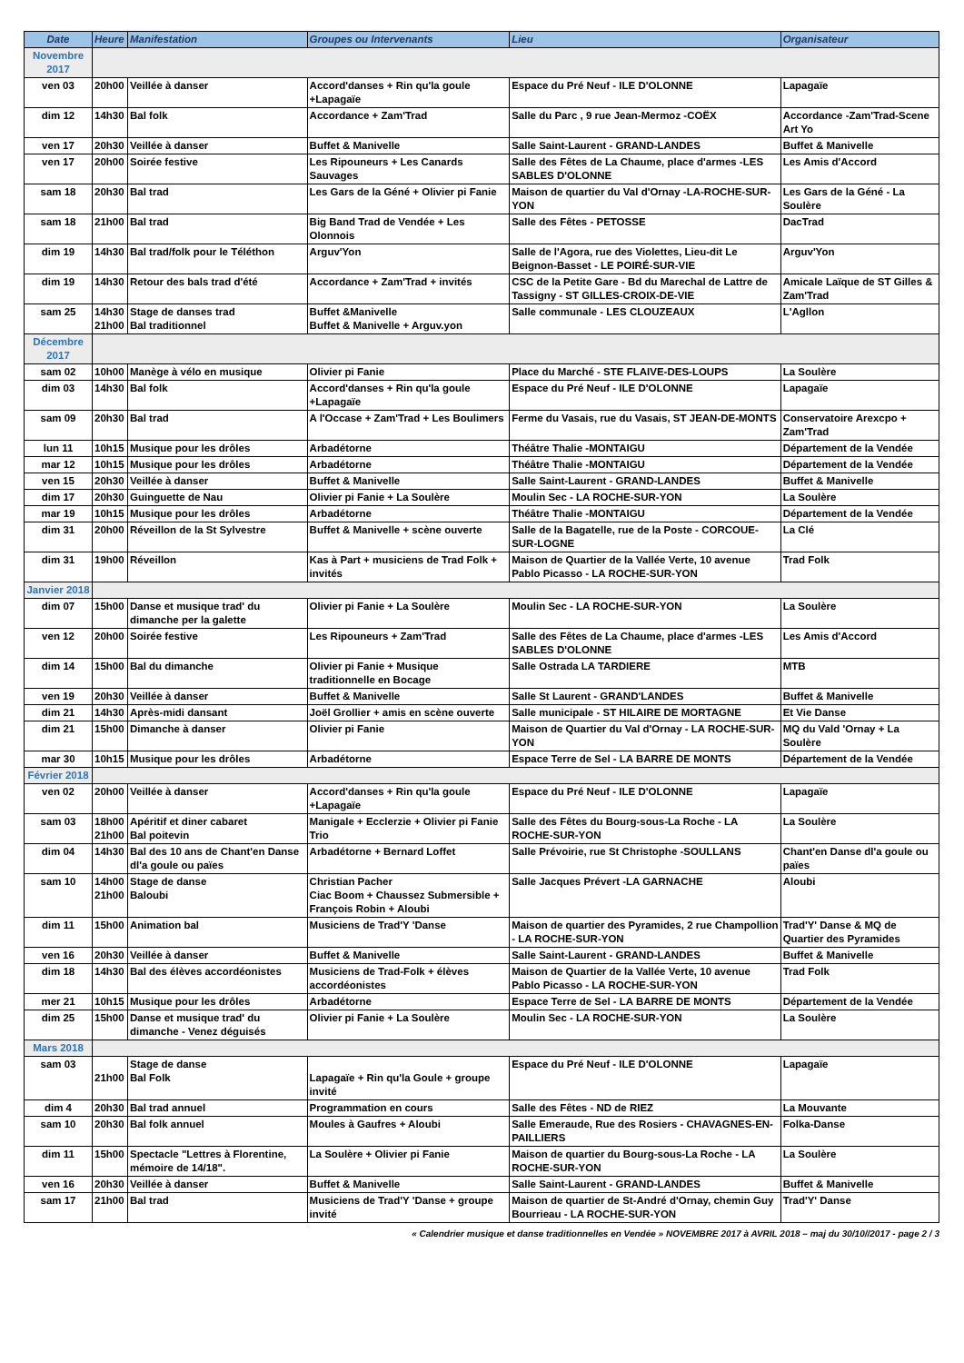| Date | Heure | Manifestation | Groupes ou Intervenants | Lieu | Organisateur |
| --- | --- | --- | --- | --- | --- |
| Novembre 2017 | | | | | |
| ven 03 | 20h00 | Veillée à danser | Accord'danses + Rin qu'la goule +Lapagaïe | Espace du Pré Neuf - ILE D'OLONNE | Lapagaïe |
| dim 12 | 14h30 | Bal folk | Accordance + Zam'Trad | Salle du Parc , 9 rue Jean-Mermoz -COËX | Accordance -Zam'Trad-Scene Art Yo |
| ven 17 | 20h30 | Veillée à danser | Buffet & Manivelle | Salle Saint-Laurent - GRAND-LANDES | Buffet & Manivelle |
| ven 17 | 20h00 | Soirée festive | Les Ripouneurs + Les Canards Sauvages | Salle des Fêtes de La Chaume, place d'armes -LES SABLES D'OLONNE | Les Amis d'Accord |
| sam 18 | 20h30 | Bal trad | Les Gars de la Géné + Olivier pi Fanie | Maison de quartier du Val d'Ornay -LA-ROCHE-SUR-YON | Les Gars de la Géné - La Soulère |
| sam 18 | 21h00 | Bal trad | Big Band Trad de Vendée + Les Olonnois | Salle des Fêtes - PETOSSE | DacTrad |
| dim 19 | 14h30 | Bal trad/folk pour le Téléthon | Arguv'Yon | Salle de l'Agora, rue des Violettes, Lieu-dit Le Beignon-Basset - LE POIRÉ-SUR-VIE | Arguv'Yon |
| dim 19 | 14h30 | Retour des bals trad d'été | Accordance + Zam'Trad + invités | CSC de la Petite Gare - Bd du Marechal de Lattre de Tassigny - ST GILLES-CROIX-DE-VIE | Amicale Laïque de ST Gilles & Zam'Trad |
| sam 25 | 14h30 21h00 | Stage de danses trad Bal traditionnel | Buffet &Manivelle Buffet & Manivelle + Arguv.yon | Salle communale - LES CLOUZEAUX | L'Agllon |
| Décembre 2017 | | | | | |
| sam 02 | 10h00 | Manège à vélo en musique | Olivier pi Fanie | Place du Marché - STE FLAIVE-DES-LOUPS | La Soulère |
| dim 03 | 14h30 | Bal folk | Accord'danses + Rin qu'la goule +Lapagaïe | Espace du Pré Neuf - ILE D'OLONNE | Lapagaïe |
| sam 09 | 20h30 | Bal trad | A l'Occase + Zam'Trad + Les Boulimers | Ferme du Vasais, rue du Vasais, ST JEAN-DE-MONTS | Conservatoire Arexcpo + Zam'Trad |
| lun 11 | 10h15 | Musique pour les drôles | Arbadétorne | Théâtre Thalie -MONTAIGU | Département de la Vendée |
| mar 12 | 10h15 | Musique pour les drôles | Arbadétorne | Théâtre Thalie -MONTAIGU | Département de la Vendée |
| ven 15 | 20h30 | Veillée à danser | Buffet & Manivelle | Salle Saint-Laurent - GRAND-LANDES | Buffet & Manivelle |
| dim 17 | 20h30 | Guinguette de Nau | Olivier pi Fanie + La Soulère | Moulin Sec - LA ROCHE-SUR-YON | La Soulère |
| mar 19 | 10h15 | Musique pour les drôles | Arbadétorne | Théâtre Thalie -MONTAIGU | Département de la Vendée |
| dim 31 | 20h00 | Réveillon de la St Sylvestre | Buffet & Manivelle + scène ouverte | Salle de la Bagatelle, rue de la Poste - CORCOUE-SUR-LOGNE | La Clé |
| dim 31 | 19h00 | Réveillon | Kas à Part + musiciens de Trad Folk + invités | Maison de Quartier de la Vallée Verte, 10 avenue Pablo Picasso - LA ROCHE-SUR-YON | Trad Folk |
| Janvier 2018 | | | | | |
| dim 07 | 15h00 | Danse et musique trad' du dimanche per la galette | Olivier pi Fanie + La Soulère | Moulin Sec - LA ROCHE-SUR-YON | La Soulère |
| ven 12 | 20h00 | Soirée festive | Les Ripouneurs + Zam'Trad | Salle des Fêtes de La Chaume, place d'armes -LES SABLES D'OLONNE | Les Amis d'Accord |
| dim 14 | 15h00 | Bal du dimanche | Olivier pi Fanie + Musique traditionnelle en Bocage | Salle Ostrada LA TARDIERE | MTB |
| ven 19 | 20h30 | Veillée à danser | Buffet & Manivelle | Salle St Laurent - GRAND'LANDES | Buffet & Manivelle |
| dim 21 | 14h30 | Après-midi dansant | Joël Grollier + amis en scène ouverte | Salle municipale - ST HILAIRE DE MORTAGNE | Et Vie Danse |
| dim 21 | 15h00 | Dimanche à danser | Olivier pi Fanie | Maison de Quartier du Val d'Ornay - LA ROCHE-SUR-YON | MQ du Vald 'Ornay + La Soulère |
| mar 30 | 10h15 | Musique pour les drôles | Arbadétorne | Espace Terre de Sel - LA BARRE DE MONTS | Département de la Vendée |
| Février 2018 | | | | | |
| ven 02 | 20h00 | Veillée à danser | Accord'danses + Rin qu'la goule +Lapagaïe | Espace du Pré Neuf - ILE D'OLONNE | Lapagaïe |
| sam 03 | 18h00 21h00 | Apéritif et diner cabaret Bal poitevin | Manigale + Ecclerzie + Olivier pi Fanie Trio | Salle des Fêtes du Bourg-sous-La Roche - LA ROCHE-SUR-YON | La Soulère |
| dim 04 | 14h30 | Bal des 10 ans de Chant'en Danse dl'a goule ou païes | Arbadétorne + Bernard Loffet | Salle Prévoirie, rue St Christophe -SOULLANS | Chant'en Danse dl'a goule ou païes |
| sam 10 | 14h00 21h00 | Stage de danse Baloubi | Christian Pacher Ciac Boom + Chaussez Submersible + François Robin + Aloubi | Salle Jacques Prévert -LA GARNACHE | Aloubi |
| dim 11 | 15h00 | Animation bal | Musiciens de Trad'Y 'Danse | Maison de quartier des Pyramides, 2 rue Champollion - LA ROCHE-SUR-YON | Trad'Y' Danse & MQ de Quartier des Pyramides |
| ven 16 | 20h30 | Veillée à danser | Buffet & Manivelle | Salle Saint-Laurent - GRAND-LANDES | Buffet & Manivelle |
| dim 18 | 14h30 | Bal des élèves accordéonistes | Musiciens de Trad-Folk + élèves accordéonistes | Maison de Quartier de la Vallée Verte, 10 avenue Pablo Picasso - LA ROCHE-SUR-YON | Trad Folk |
| mer 21 | 10h15 | Musique pour les drôles | Arbadétorne | Espace Terre de Sel - LA BARRE DE MONTS | Département de la Vendée |
| dim 25 | 15h00 | Danse et musique trad' du dimanche - Venez déguisés | Olivier pi Fanie + La Soulère | Moulin Sec - LA ROCHE-SUR-YON | La Soulère |
| Mars 2018 | | | | | |
| sam 03 | 21h00 | Stage de danse Bal Folk | Lapagaïe + Rin qu'la Goule + groupe invité | Espace du Pré Neuf - ILE D'OLONNE | Lapagaïe |
| dim 4 | 20h30 | Bal trad annuel | Programmation en cours | Salle des Fêtes - ND de RIEZ | La Mouvante |
| sam 10 | 20h30 | Bal folk annuel | Moules à Gaufres + Aloubi | Salle Emeraude, Rue des Rosiers - CHAVAGNES-EN-PAILLIERS | Folka-Danse |
| dim 11 | 15h00 | Spectacle "Lettres à Florentine, mémoire de 14/18". | La Soulère + Olivier pi Fanie | Maison de quartier du Bourg-sous-La Roche - LA ROCHE-SUR-YON | La Soulère |
| ven 16 | 20h30 | Veillée à danser | Buffet & Manivelle | Salle Saint-Laurent - GRAND-LANDES | Buffet & Manivelle |
| sam 17 | 21h00 | Bal trad | Musiciens de Trad'Y 'Danse + groupe invité | Maison de quartier de St-André d'Ornay, chemin Guy Bourrieau - LA ROCHE-SUR-YON | Trad'Y' Danse |
« Calendrier musique et danse traditionnelles en Vendée » NOVEMBRE 2017 à AVRIL 2018 – maj du 30/10//2017 - page 2 / 3